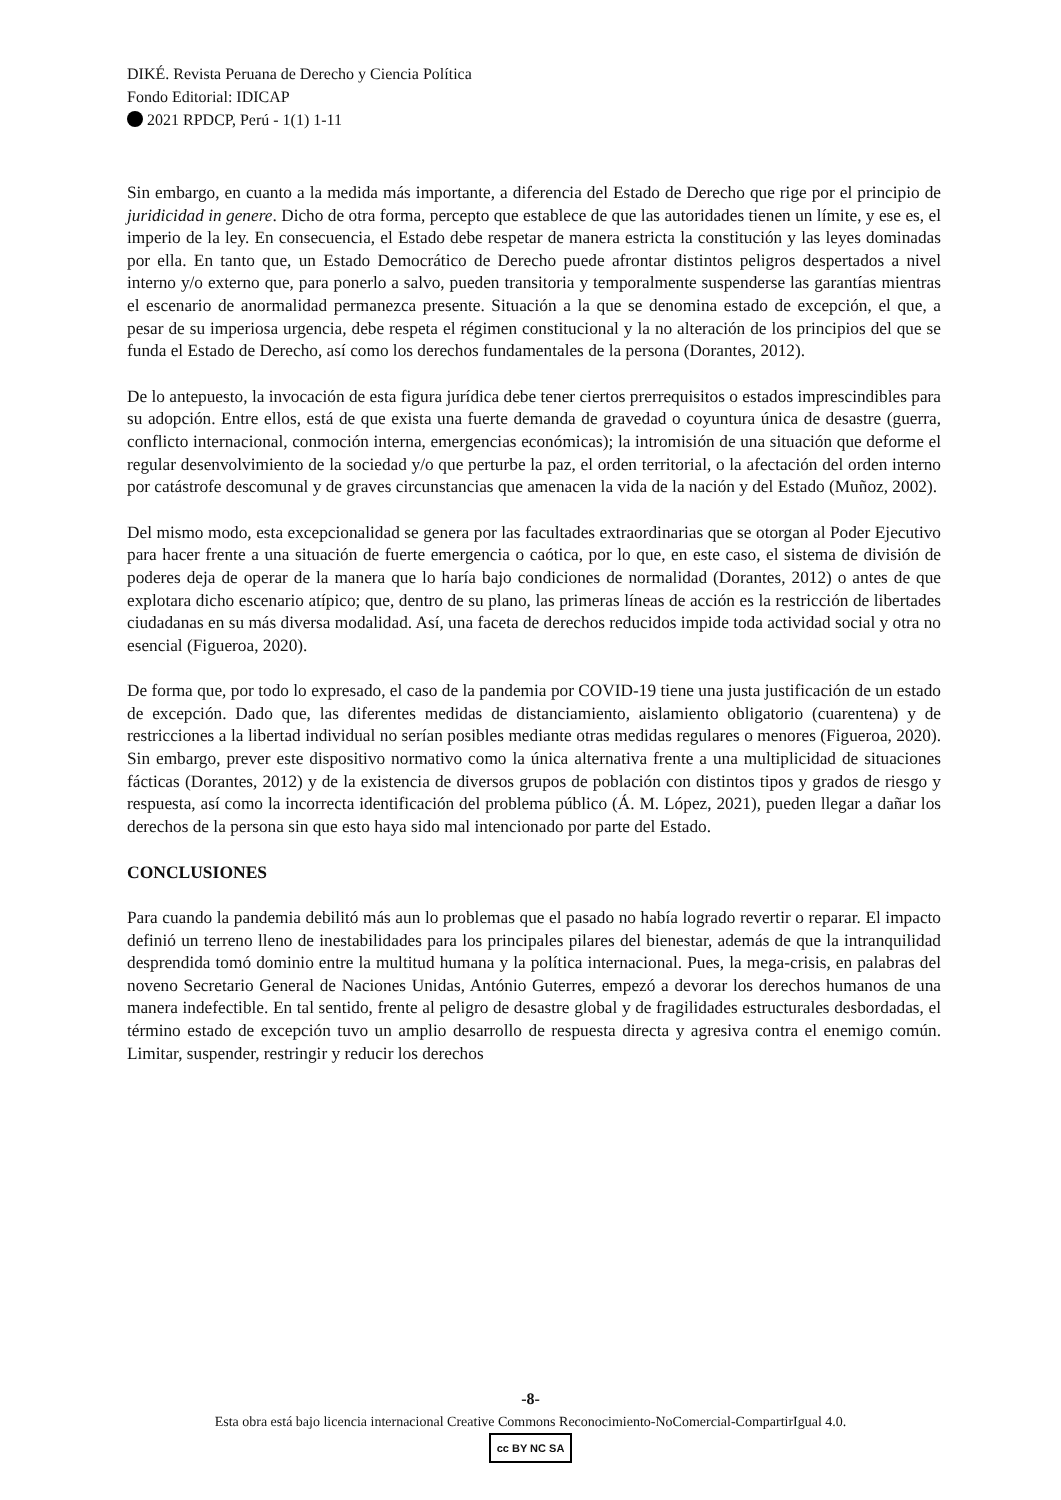DIKÉ. Revista Peruana de Derecho y Ciencia Política
Fondo Editorial: IDICAP
2021 RPDCP, Perú - 1(1) 1-11
Sin embargo, en cuanto a la medida más importante, a diferencia del Estado de Derecho que rige por el principio de juridicidad in genere. Dicho de otra forma, percepto que establece de que las autoridades tienen un límite, y ese es, el imperio de la ley. En consecuencia, el Estado debe respetar de manera estricta la constitución y las leyes dominadas por ella. En tanto que, un Estado Democrático de Derecho puede afrontar distintos peligros despertados a nivel interno y/o externo que, para ponerlo a salvo, pueden transitoria y temporalmente suspenderse las garantías mientras el escenario de anormalidad permanezca presente. Situación a la que se denomina estado de excepción, el que, a pesar de su imperiosa urgencia, debe respeta el régimen constitucional y la no alteración de los principios del que se funda el Estado de Derecho, así como los derechos fundamentales de la persona (Dorantes, 2012).
De lo antepuesto, la invocación de esta figura jurídica debe tener ciertos prerrequisitos o estados imprescindibles para su adopción. Entre ellos, está de que exista una fuerte demanda de gravedad o coyuntura única de desastre (guerra, conflicto internacional, conmoción interna, emergencias económicas); la intromisión de una situación que deforme el regular desenvolvimiento de la sociedad y/o que perturbe la paz, el orden territorial, o la afectación del orden interno por catástrofe descomunal y de graves circunstancias que amenacen la vida de la nación y del Estado (Muñoz, 2002).
Del mismo modo, esta excepcionalidad se genera por las facultades extraordinarias que se otorgan al Poder Ejecutivo para hacer frente a una situación de fuerte emergencia o caótica, por lo que, en este caso, el sistema de división de poderes deja de operar de la manera que lo haría bajo condiciones de normalidad (Dorantes, 2012) o antes de que explotara dicho escenario atípico; que, dentro de su plano, las primeras líneas de acción es la restricción de libertades ciudadanas en su más diversa modalidad. Así, una faceta de derechos reducidos impide toda actividad social y otra no esencial (Figueroa, 2020).
De forma que, por todo lo expresado, el caso de la pandemia por COVID-19 tiene una justa justificación de un estado de excepción. Dado que, las diferentes medidas de distanciamiento, aislamiento obligatorio (cuarentena) y de restricciones a la libertad individual no serían posibles mediante otras medidas regulares o menores (Figueroa, 2020). Sin embargo, prever este dispositivo normativo como la única alternativa frente a una multiplicidad de situaciones fácticas (Dorantes, 2012) y de la existencia de diversos grupos de población con distintos tipos y grados de riesgo y respuesta, así como la incorrecta identificación del problema público (Á. M. López, 2021), pueden llegar a dañar los derechos de la persona sin que esto haya sido mal intencionado por parte del Estado.
CONCLUSIONES
Para cuando la pandemia debilitó más aun lo problemas que el pasado no había logrado revertir o reparar. El impacto definió un terreno lleno de inestabilidades para los principales pilares del bienestar, además de que la intranquilidad desprendida tomó dominio entre la multitud humana y la política internacional. Pues, la mega-crisis, en palabras del noveno Secretario General de Naciones Unidas, António Guterres, empezó a devorar los derechos humanos de una manera indefectible. En tal sentido, frente al peligro de desastre global y de fragilidades estructurales desbordadas, el término estado de excepción tuvo un amplio desarrollo de respuesta directa y agresiva contra el enemigo común. Limitar, suspender, restringir y reducir los derechos
-8-
Esta obra está bajo licencia internacional Creative Commons Reconocimiento-NoComercial-CompartirIgual 4.0.
cc BY NC SA